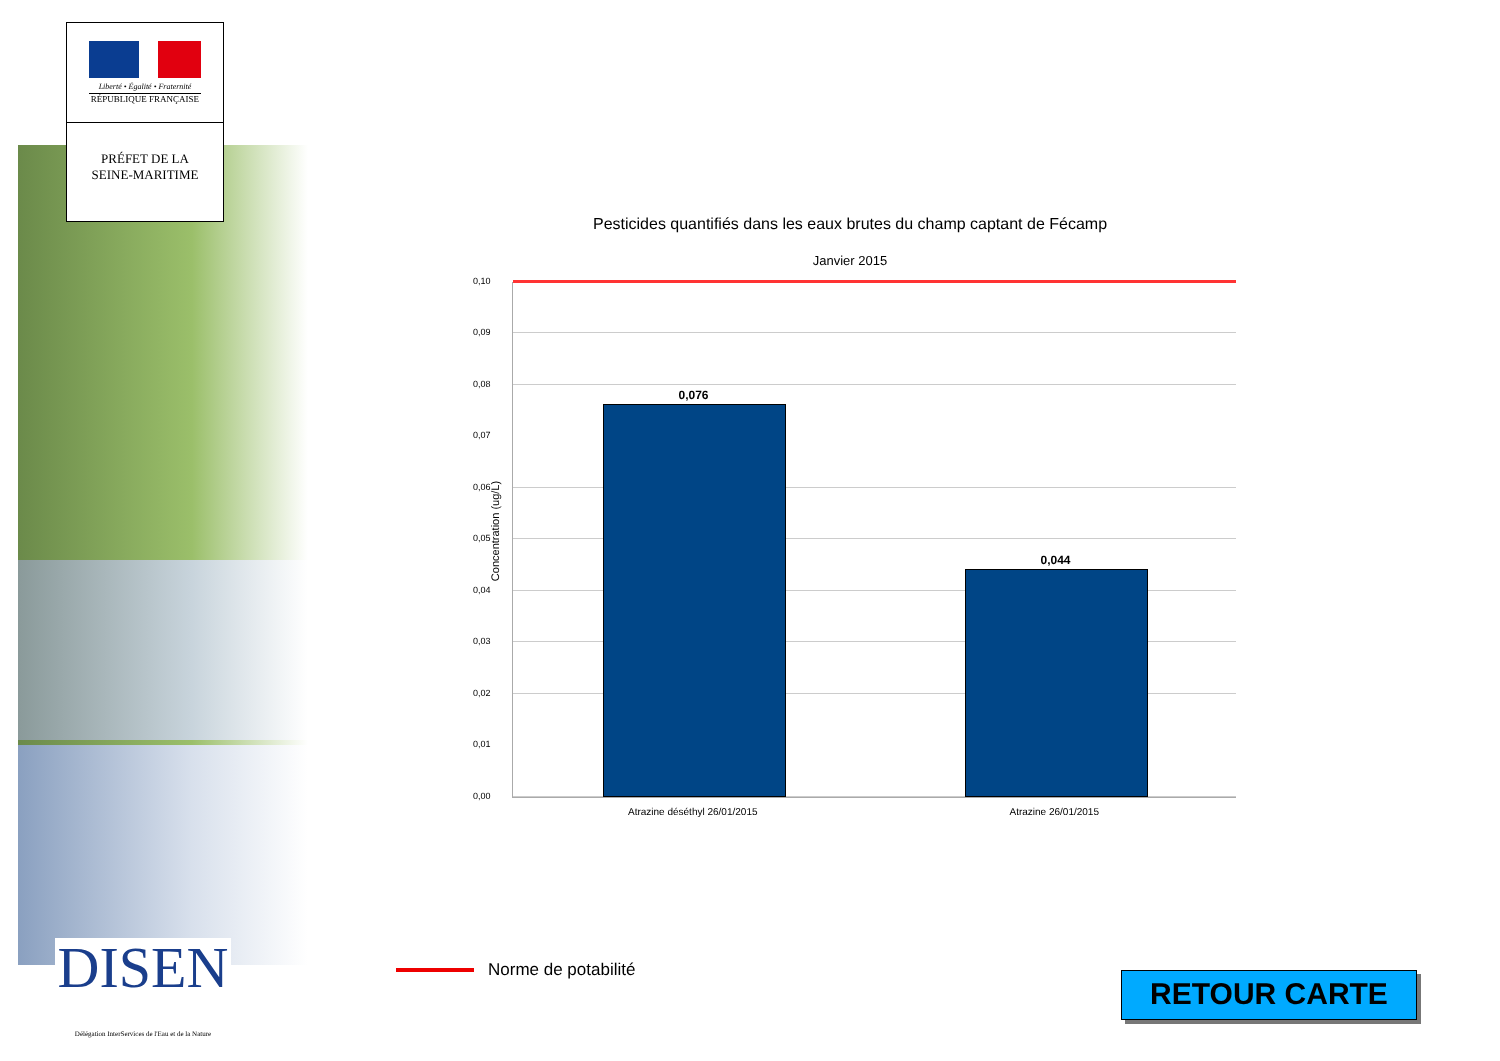Liberté • Égalité • Fraternité
RÉPUBLIQUE FRANÇAISE
PRÉFET DE LA
SEINE-MARITIME
DISEN
Délégation InterServices de l'Eau et de la Nature
Pesticides quantifiés dans les eaux brutes du champ captant de Fécamp
Janvier 2015
Concentration (ug/L)
0,10
0,09
0,08
0,07
0,06
0,05
0,04
0,03
0,02
0,01
0,00
0,076
0,044
Atrazine déséthyl 26/01/2015 Atrazine 26/01/2015
Norme de potabilité RETOUR CARTE